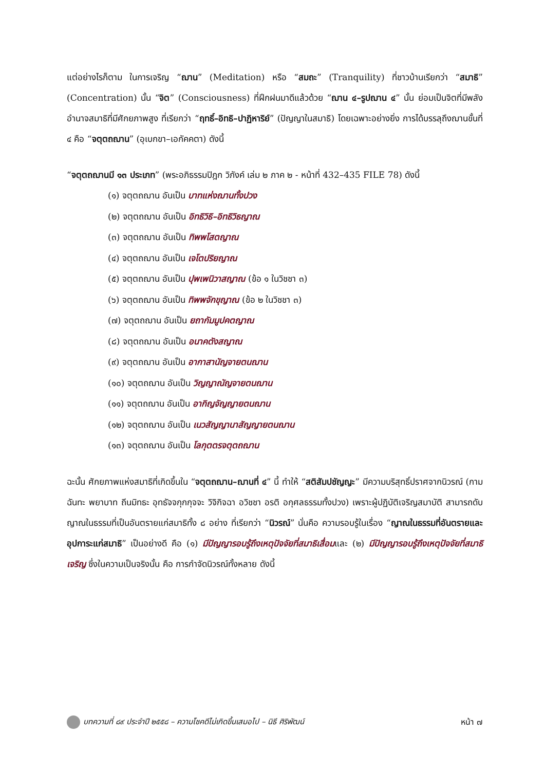แต่อย่างไรก็ตาม ในการเจริญ “ฌาน” (Meditation) หรือ “สมถะ” (Tranquility) ที่ชาวบ้านเรียกว่า “สมาธิ” (Concentration) นั้น “จิต” (Consciousness) ที่ฝึกฝนมาดีแล้วด้วย “ฌาน ๔–รูปฌาน ๔” นั้น ย่อมเป็นจิตที่มีพลังอำนาจสมาธิที่มีศักยภาพสูง ที่เรียกว่า “ฤทธิ์–อิทธิ–ปาฏิหาริย์” (ปัญญาในสมาธิ) โดยเฉพาะอย่างยิ่ง การได้บรรลุถึงฌานขั้นที่ ๔ คือ “จตุตถฌาน” (อุเบกขา–เอกัคคตา) ดังนี้
“จตุตถฌานมี ๑๓ ประเภท” (พระอภิธรรมปิฎก วิภังค์ เล่ม ๒ ภาค ๒ - หน้าที่ 432–435 FILE 78) ดังนี้
(๑) จตุตถฌาน อันเป็น บาทแห่งฌานทั้งปวง
(๒) จตุตถฌาน อันเป็น อิทธิวิธิ–อิทธิวิธญาณ
(๓) จตุตถฌาน อันเป็น ทิพพโสตญาณ
(๔) จตุตถฌาน อันเป็น เจโตปริยญาณ
(๕) จตุตถฌาน อันเป็น ปุพเพนิวาสญาณ (ข้อ ๑ ในวิชชา ๓)
(๖) จตุตถฌาน อันเป็น ทิพพจักขุญาณ (ข้อ ๒ ในวิชชา ๓)
(๗) จตุตถฌาน อันเป็น ยถากัมมูปคตญาณ
(๘) จตุตถฌาน อันเป็น อนาคตังสญาณ
(๙) จตุตถฌาน อันเป็น อากาสานัญจายตนฌาน
(๑๐) จตุตถฌาน อันเป็น วิญญาณัญจายตนฌาน
(๑๑) จตุตถฌาน อันเป็น อากิญจัญญายตนฌาน
(๑๒) จตุตถฌาน อันเป็น เนวสัญญานาสัญญายตนฌาน
(๑๓) จตุตถฌาน อันเป็น โลกุตตรจตุตถฌาน
ฉะนั้น ศักยภาพแห่งสมาธิที่เกิดขึ้นใน “จตุตถฌาน–ฌานที่ ๔” นี้ ทำให้ “สติสัมปชัญญะ” มีความบริสุทธิ์ปราศจากนิวรณ์ (กามฉันทะ พยาบาท ถีนมิทธะ อุทธัจจกุกกุจจะ วิจิกิจฉา อวิชชา อรติ อกุศลธรรมทั้งปวง) เพราะผู้ปฏิบัติเจริญสมาบัติ สามารถดับญาณในธรรมที่เป็นอันตรายแก่สมาธิทั้ง ๘ อย่าง ที่เรียกว่า “นิวรณ์” นั่นคือ ความรอบรู้ในเรื่อง “ญาณในธรรมที่อันตรายและอุปการะแก่สมาธิ” เป็นอย่างดี คือ (๑) มีปัญญารอบรู้ถึงเหตุปัจจัยที่สมาธิเสื่อมและ (๒) มีปัญญารอบรู้ถึงเหตุปัจจัยที่สมาธิเจริญ ซึ่งในความเป็นจริงนั้น คือ การกำจัดนิวรณ์ทั้งหลาย ดังนี้
บทความที่ ๘๙ ประจำปี ๒๕๕๘ – ความโชคดีไม่เกิดขึ้นเสมอไป – นิธี ศิริพัฒน์
หน้า ๗